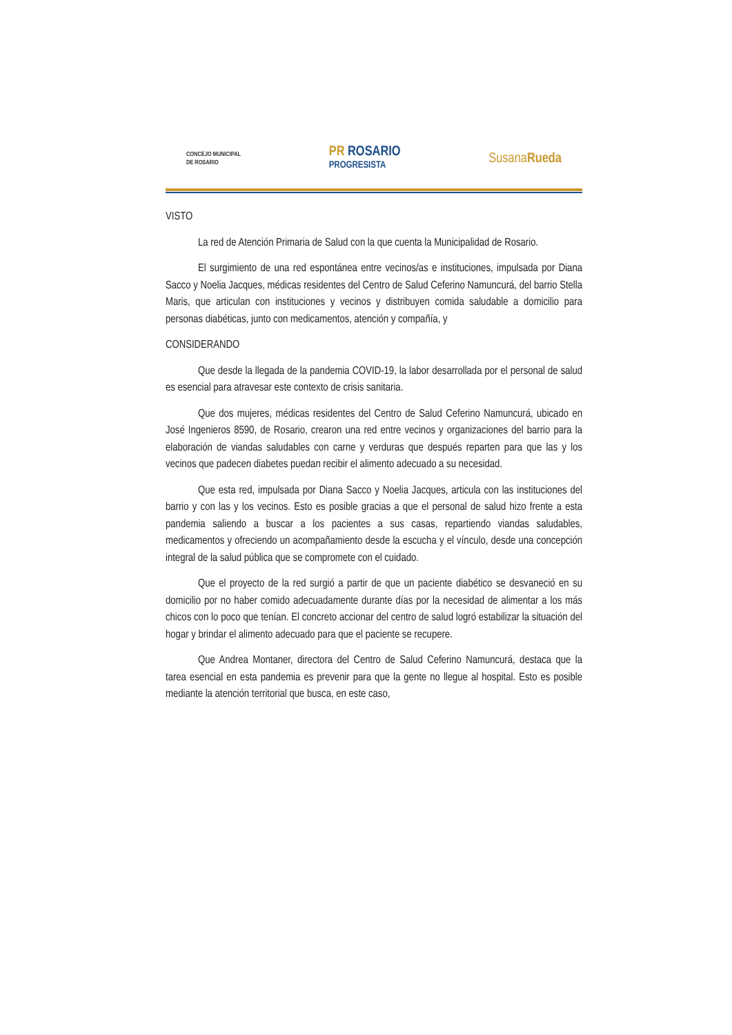CONCEJO MUNICIPAL
DE ROSARIO
PR ROSARIO
PROGRESISTA
SusanaRueda
VISTO
La red de Atención Primaria de Salud con la que cuenta la Municipalidad de Rosario.
El surgimiento de una red espontánea entre vecinos/as e instituciones, impulsada por Diana Sacco y Noelia Jacques, médicas residentes del Centro de Salud Ceferino Namuncurá, del barrio Stella Maris, que articulan con instituciones y vecinos y distribuyen comida saludable a domicilio para personas diabéticas, junto con medicamentos, atención y compañía, y
CONSIDERANDO
Que desde la llegada de la pandemia COVID-19, la labor desarrollada por el personal de salud es esencial para atravesar este contexto de crisis sanitaria.
Que dos mujeres, médicas residentes del Centro de Salud Ceferino Namuncurá, ubicado en José Ingenieros 8590, de Rosario, crearon una red entre vecinos y organizaciones del barrio para la elaboración de viandas saludables con carne y verduras que después reparten para que las y los vecinos que padecen diabetes puedan recibir el alimento adecuado a su necesidad.
Que esta red, impulsada por Diana Sacco y Noelia Jacques, articula con las instituciones del barrio y con las y los vecinos. Esto es posible gracias a que el personal de salud hizo frente a esta pandemia saliendo a buscar a los pacientes a sus casas, repartiendo viandas saludables, medicamentos y ofreciendo un acompañamiento desde la escucha y el vínculo, desde una concepción integral de la salud pública que se compromete con el cuidado.
Que el proyecto de la red surgió a partir de que un paciente diabético se desvaneció en su domicilio por no haber comido adecuadamente durante días por la necesidad de alimentar a los más chicos con lo poco que tenían. El concreto accionar del centro de salud logró estabilizar la situación del hogar y brindar el alimento adecuado para que el paciente se recupere.
Que Andrea Montaner, directora del Centro de Salud Ceferino Namuncurá, destaca que la tarea esencial en esta pandemia es prevenir para que la gente no llegue al hospital. Esto es posible mediante la atención territorial que busca, en este caso,